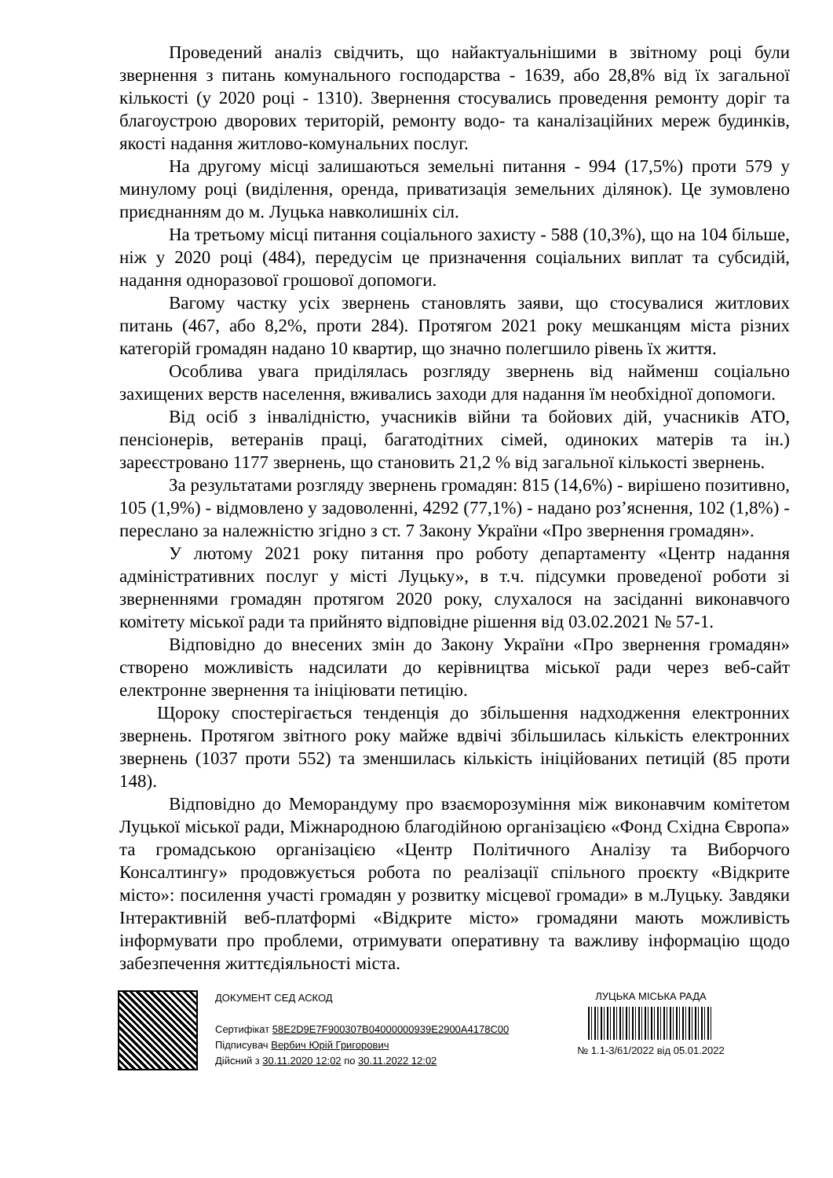Проведений аналіз свідчить, що найактуальнішими в звітному році були звернення з питань комунального господарства - 1639, або 28,8% від їх загальної кількості (у 2020 році - 1310). Звернення стосувались проведення ремонту доріг та благоустрою дворових територій, ремонту водо- та каналізаційних мереж будинків, якості надання житлово-комунальних послуг.
На другому місці залишаються земельні питання - 994 (17,5%) проти 579 у минулому році (виділення, оренда, приватизація земельних ділянок). Це зумовлено приєднанням до м. Луцька навколишніх сіл.
На третьому місці питання соціального захисту - 588 (10,3%), що на 104 більше, ніж у 2020 році (484), передусім це призначення соціальних виплат та субсидій, надання одноразової грошової допомоги.
Вагому частку усіх звернень становлять заяви, що стосувалися житлових питань (467, або 8,2%, проти 284). Протягом 2021 року мешканцям міста різних категорій громадян надано 10 квартир, що значно полегшило рівень їх життя.
Особлива увага приділялась розгляду звернень від найменш соціально захищених верств населення, вживались заходи для надання їм необхідної допомоги.
Від осіб з інвалідністю, учасників війни та бойових дій, учасників АТО, пенсіонерів, ветеранів праці, багатодітних сімей, одиноких матерів та ін.) зареєстровано 1177 звернень, що становить 21,2 % від загальної кількості звернень.
За результатами розгляду звернень громадян: 815 (14,6%) - вирішено позитивно, 105 (1,9%) - відмовлено у задоволенні, 4292 (77,1%) - надано роз’яснення, 102 (1,8%) - переслано за належністю згідно з ст. 7 Закону України «Про звернення громадян».
У лютому 2021 року питання про роботу департаменту «Центр надання адміністративних послуг у місті Луцьку», в т.ч. підсумки проведеної роботи зі зверненнями громадян протягом 2020 року, слухалося на засіданні виконавчого комітету міської ради та прийнято відповідне рішення від 03.02.2021 № 57-1.
Відповідно до внесених змін до Закону України «Про звернення громадян» створено можливість надсилати до керівництва міської ради через веб-сайт електронне звернення та ініціювати петицію.
Щороку спостерігається тенденція до збільшення надходження електронних звернень. Протягом звітного року майже вдвічі збільшилась кількість електронних звернень (1037 проти 552) та зменшилась кількість ініційованих петицій (85 проти 148).
Відповідно до Меморандуму про взаєморозуміння між виконавчим комітетом Луцької міської ради, Міжнародною благодійною організацією «Фонд Східна Європа» та громадською організацією «Центр Політичного Аналізу та Виборчого Консалтингу» продовжується робота по реалізації спільного проєкту «Відкрите місто»: посилення участі громадян у розвитку місцевої громади» в м.Луцьку. Завдяки Інтерактивній веб-платформі «Відкрите місто» громадяни мають можливість інформувати про проблеми, отримувати оперативну та важливу інформацію щодо забезпечення життєдіяльності міста.
ДОКУМЕНТ СЕД АСКОД
Сертифікат 58E2D9E7F900307B04000000939E2900A4178C00
Підписувач Вербич Юрій Григорович
Дійсний з 30.11.2020 12:02 по 30.11.2022 12:02
ЛУЦЬКА МІСЬКА РАДА
№ 1.1-3/61/2022 від 05.01.2022